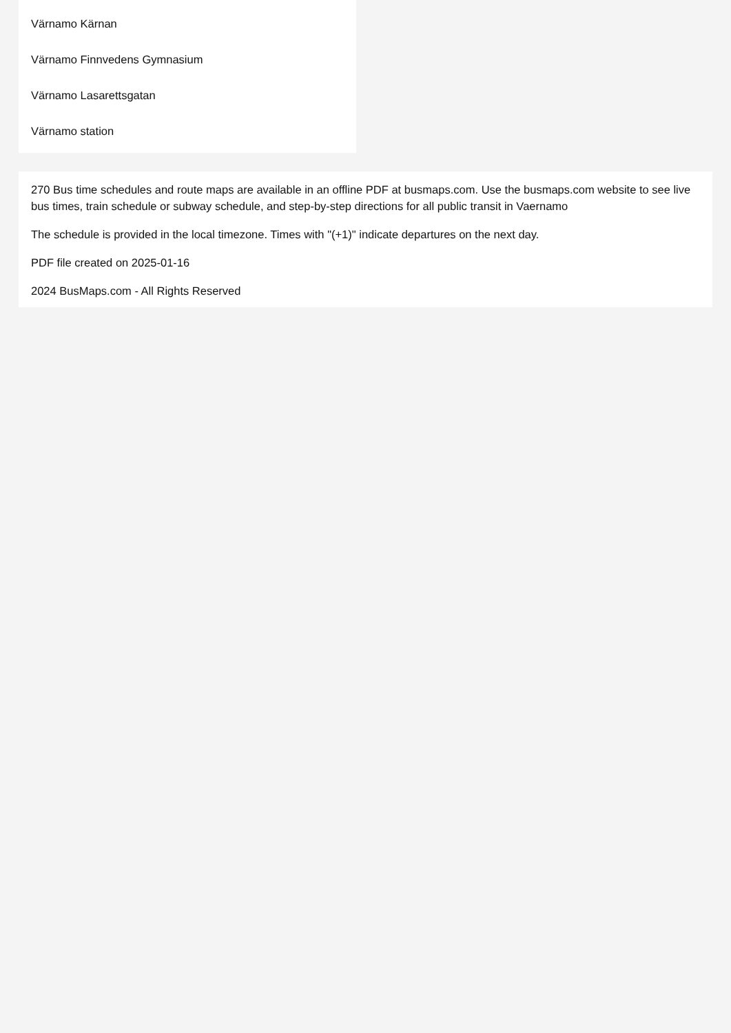Värnamo Kärnan
Värnamo Finnvedens Gymnasium
Värnamo Lasarettsgatan
Värnamo station
270 Bus time schedules and route maps are available in an offline PDF at busmaps.com. Use the busmaps.com website to see live bus times, train schedule or subway schedule, and step-by-step directions for all public transit in Vaernamo
The schedule is provided in the local timezone. Times with "(+1)" indicate departures on the next day.
PDF file created on 2025-01-16
2024 BusMaps.com - All Rights Reserved